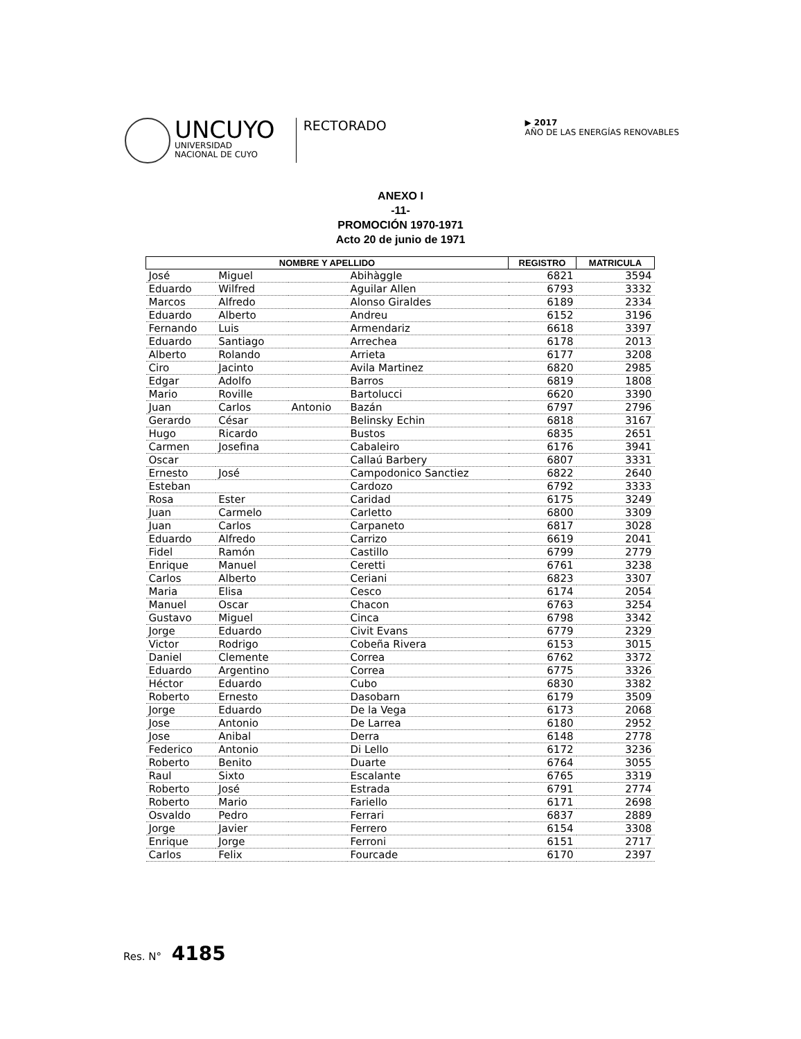UNCUYO
UNIVERSIDAD
NACIONAL DE CUYO
RECTORADO
▶ 2017
AÑO DE LAS ENERGÍAS RENOVABLES
ANEXO I
-11-
PROMOCIÓN 1970-1971
Acto 20 de junio de 1971
| NOMBRE Y APELLIDO | | | | REGISTRO | MATRICULA |
| --- | --- | --- | --- | --- | --- |
| José | Miguel | | Abihàggle | 6821 | 3594 |
| Eduardo | Wilfred | | Aguilar Allen | 6793 | 3332 |
| Marcos | Alfredo | | Alonso Giraldes | 6189 | 2334 |
| Eduardo | Alberto | | Andreu | 6152 | 3196 |
| Fernando | Luis | | Armendariz | 6618 | 3397 |
| Eduardo | Santiago | | Arrechea | 6178 | 2013 |
| Alberto | Rolando | | Arrieta | 6177 | 3208 |
| Ciro | Jacinto | | Avila Martinez | 6820 | 2985 |
| Edgar | Adolfo | | Barros | 6819 | 1808 |
| Mario | Roville | | Bartolucci | 6620 | 3390 |
| Juan | Carlos | Antonio | Bazán | 6797 | 2796 |
| Gerardo | César | | Belinsky Echin | 6818 | 3167 |
| Hugo | Ricardo | | Bustos | 6835 | 2651 |
| Carmen | Josefina | | Cabaleiro | 6176 | 3941 |
| Oscar | | | Callaú Barbery | 6807 | 3331 |
| Ernesto | José | | Campodonico Sanctiez | 6822 | 2640 |
| Esteban | | | Cardozo | 6792 | 3333 |
| Rosa | Ester | | Caridad | 6175 | 3249 |
| Juan | Carmelo | | Carletto | 6800 | 3309 |
| Juan | Carlos | | Carpaneto | 6817 | 3028 |
| Eduardo | Alfredo | | Carrizo | 6619 | 2041 |
| Fidel | Ramón | | Castillo | 6799 | 2779 |
| Enrique | Manuel | | Ceretti | 6761 | 3238 |
| Carlos | Alberto | | Ceriani | 6823 | 3307 |
| Maria | Elisa | | Cesco | 6174 | 2054 |
| Manuel | Oscar | | Chacon | 6763 | 3254 |
| Gustavo | Miguel | | Cinca | 6798 | 3342 |
| Jorge | Eduardo | | Civit Evans | 6779 | 2329 |
| Victor | Rodrigo | | Cobeña Rivera | 6153 | 3015 |
| Daniel | Clemente | | Correa | 6762 | 3372 |
| Eduardo | Argentino | | Correa | 6775 | 3326 |
| Héctor | Eduardo | | Cubo | 6830 | 3382 |
| Roberto | Ernesto | | Dasobarn | 6179 | 3509 |
| Jorge | Eduardo | | De la Vega | 6173 | 2068 |
| Jose | Antonio | | De Larrea | 6180 | 2952 |
| Jose | Anibal | | Derra | 6148 | 2778 |
| Federico | Antonio | | Di Lello | 6172 | 3236 |
| Roberto | Benito | | Duarte | 6764 | 3055 |
| Raul | Sixto | | Escalante | 6765 | 3319 |
| Roberto | José | | Estrada | 6791 | 2774 |
| Roberto | Mario | | Fariello | 6171 | 2698 |
| Osvaldo | Pedro | | Ferrari | 6837 | 2889 |
| Jorge | Javier | | Ferrero | 6154 | 3308 |
| Enrique | Jorge | | Ferroni | 6151 | 2717 |
| Carlos | Felix | | Fourcade | 6170 | 2397 |
Res. N° 4185